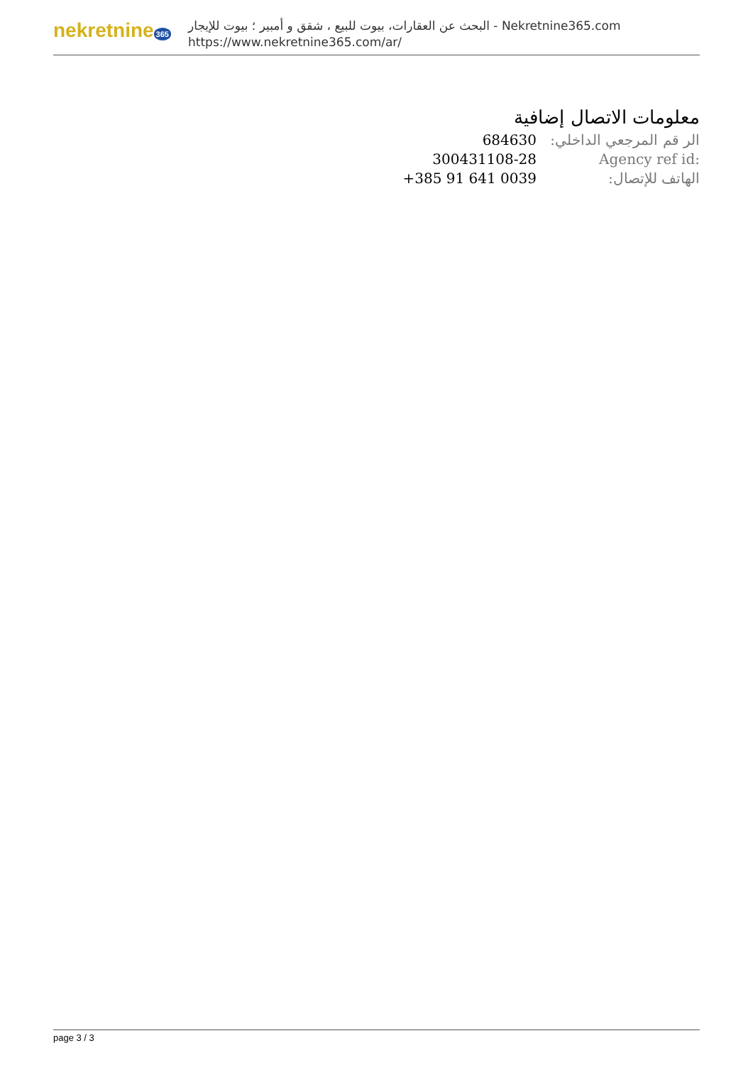nekretnine 365
البحث عن العقارات، بيوت للبيع ، شقق و أمبير ؛ بيوت للإيجار - Nekretnine365.com
https://www.nekretnine365.com/ar/
معلومات الاتصال إضافية
| الر قم المرجعي الداخلي: | 684630 |
| Agency ref id: | 300431108-28 |
| الهاتف للإتصال: | +385 91 641 0039 |
page 3 / 3